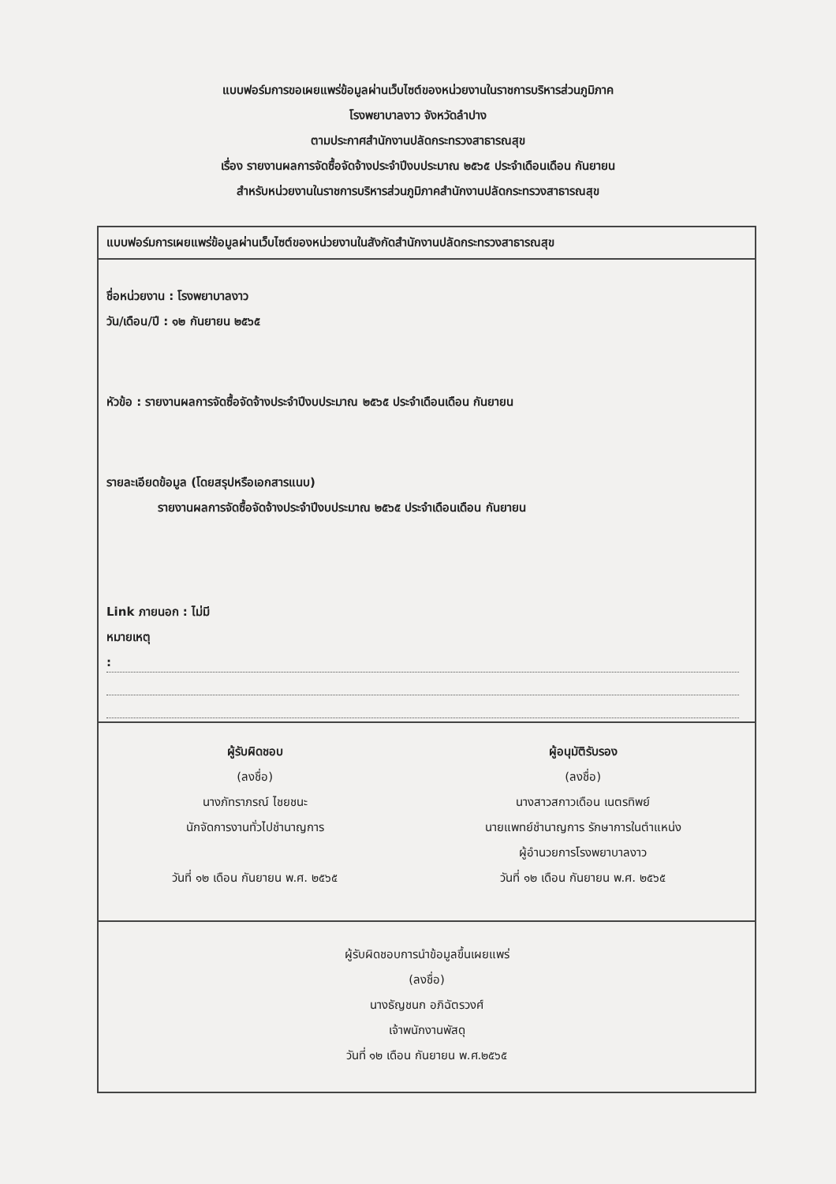แบบฟอร์มการขอเผยแพร่ข้อมูลผ่านเว็บไซต์ของหน่วยงานในราชการบริหารส่วนภูมิภาค
โรงพยาบาลงาว จังหวัดลำปาง
ตามประกาศสำนักงานปลัดกระทรวงสาธารณสุข
เรื่อง รายงานผลการจัดซื้อจัดจ้างประจำปีงบประมาณ ๒๕๖๕ ประจำเดือนเดือน กันยายน
สำหรับหน่วยงานในราชการบริหารส่วนภูมิภาคสำนักงานปลัดกระทรวงสาธารณสุข
แบบฟอร์มการเผยแพร่ข้อมูลผ่านเว็บไซต์ของหน่วยงานในสังกัดสำนักงานปลัดกระทรวงสาธารณสุข
ชื่อหน่วยงาน : โรงพยาบาลงาว
วัน/เดือน/ปี : ๑๒ กันยายน ๒๕๖๕
หัวข้อ : รายงานผลการจัดซื้อจัดจ้างประจำปีงบประมาณ ๒๕๖๕ ประจำเดือนเดือน กันยายน
รายละเอียดข้อมูล (โดยสรุปหรือเอกสารแนบ)
รายงานผลการจัดซื้อจัดจ้างประจำปีงบประมาณ ๒๕๖๕ ประจำเดือนเดือน กันยายน
Link ภายนอก : ไม่มี
หมายเหตุ
:
ผู้รับผิดชอบ
(ลงชื่อ)
นางภัทราภรณ์ ไชยชนะ
นักจัดการงานทั่วไปชำนาญการ
วันที่ ๑๒ เดือน กันยายน พ.ศ. ๒๕๖๕
ผู้อนุมัติรับรอง
(ลงชื่อ)
นางสาวสกาวเดือน เนตรทิพย์
นายแพทย์ชำนาญการ รักษาการในตำแหน่ง
ผู้อำนวยการโรงพยาบาลงาว
วันที่ ๑๒ เดือน กันยายน พ.ศ. ๒๕๖๕
ผู้รับผิดชอบการนำข้อมูลขึ้นเผยแพร่
(ลงชื่อ)
นางธัญชนก อภิฉัตรวงศ์
เจ้าพนักงานพัสดุ
วันที่ ๑๒ เดือน กันยายน พ.ศ.๒๕๖๕